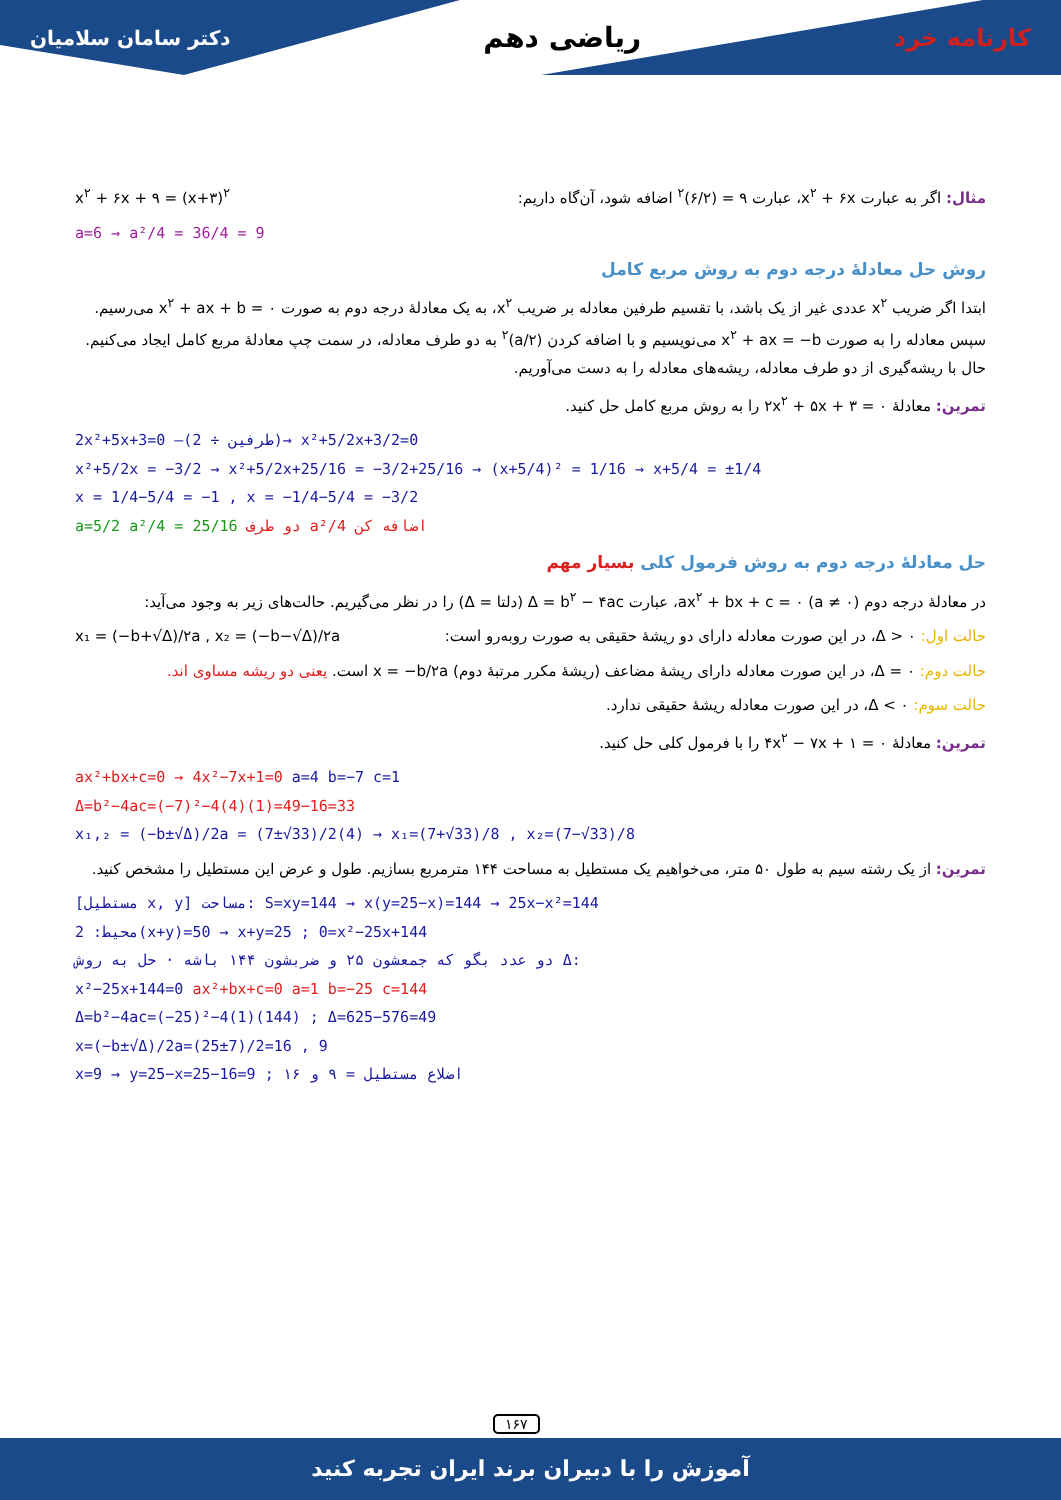دکتر سامان سلامیان ریاضی دهم کارنامه خرد
مثال: اگر به عبارت x<sup>۲</sup> + ۶x، عبارت ۹ = (۶/۲)<sup>۲</sup> اضافه شود، آن‌گاه داریم: x<sup>۲</sup> + ۶x + ۹ = (x+۳)<sup>۲</sup>
a=6 → a²/4 = 36/4 = 9
روش حل معادلهٔ درجه دوم به روش مربع کامل
ابتدا اگر ضریب x<sup>۲</sup> عددی غیر از یک باشد، با تقسیم طرفین معادله بر ضریب x<sup>۲</sup>، به یک معادلهٔ درجه دوم به صورت x<sup>۲</sup> + ax + b = ۰ می‌رسیم. سپس معادله را به صورت x<sup>۲</sup> + ax = −b می‌نویسیم و با اضافه کردن (a/۲)<sup>۲</sup> به دو طرف معادله، در سمت چپ معادلهٔ مربع کامل ایجاد می‌کنیم. حال با ریشه‌گیری از دو طرف معادله، ریشه‌های معادله را به دست می‌آوریم.
تمرین: معادلهٔ ۲x<sup>۲</sup> + ۵x + ۳ = ۰ را به روش مربع کامل حل کنید.
2x²+5x+3=0 —(طرفین ÷ 2)→ x²+5/2x+3/2=0
x²+5/2x = −3/2 → x²+5/2x+25/16 = −3/2+25/16 → (x+5/4)² = 1/16 → x+5/4 = ±1/4
x = 1/4−5/4 = −1 , x = −1/4−5/4 = −3/2
a=5/2 a²/4 = 25/16 دو طرف a²/4 اضافه کن
حل معادلهٔ درجه دوم به روش فرمول کلی بسیار مهم
در معادلهٔ درجه دوم ax<sup>۲</sup> + bx + c = ۰ (a ≠ ۰)، عبارت Δ = b<sup>۲</sup> − ۴ac (دلتا = Δ) را در نظر می‌گیریم. حالت‌های زیر به وجود می‌آید:
حالت اول: Δ > ۰، در این صورت معادله دارای دو ریشهٔ حقیقی به صورت روبه‌رو است: x₁ = (−b+√Δ)/۲a , x₂ = (−b−√Δ)/۲a
حالت دوم: Δ = ۰، در این صورت معادله دارای ریشهٔ مضاعف (ریشهٔ مکرر مرتبهٔ دوم) x = −b/۲a است. یعنی دو ریشه مساوی اند.
حالت سوم: Δ < ۰، در این صورت معادله ریشهٔ حقیقی ندارد.
تمرین: معادلهٔ ۴x<sup>۲</sup> − ۷x + ۱ = ۰ را با فرمول کلی حل کنید.
ax²+bx+c=0 → 4x²−7x+1=0 a=4 b=−7 c=1
Δ=b²−4ac=(−7)²−4(4)(1)=49−16=33
x₁,₂ = (−b±√Δ)/2a = (7±√33)/2(4) → x₁=(7+√33)/8 , x₂=(7−√33)/8
تمرین: از یک رشته سیم به طول ۵۰ متر، می‌خواهیم یک مستطیل به مساحت ۱۴۴ مترمربع بسازیم. طول و عرض این مستطیل را مشخص کنید.
[مستطیل x, y] مساحت: S=xy=144 → x(y=25−x)=144 → 25x−x²=144
محیط: 2(x+y)=50 → x+y=25 ; 0=x²−25x+144
دو عدد بگو که جمعشون ۲۵ و ضربشون ۱۴۴ باشه · حل به روش Δ:
x²−25x+144=0 ax²+bx+c=0 a=1 b=−25 c=144
Δ=b²−4ac=(−25)²−4(1)(144) ; Δ=625−576=49
x=(−b±√Δ)/2a=(25±7)/2=16 , 9
x=9 → y=25−x=25−16=9 ; اضلاع مستطیل = ۹ و ۱۶
۱۶۷
آموزش را با دبیران برند ایران تجربه کنید